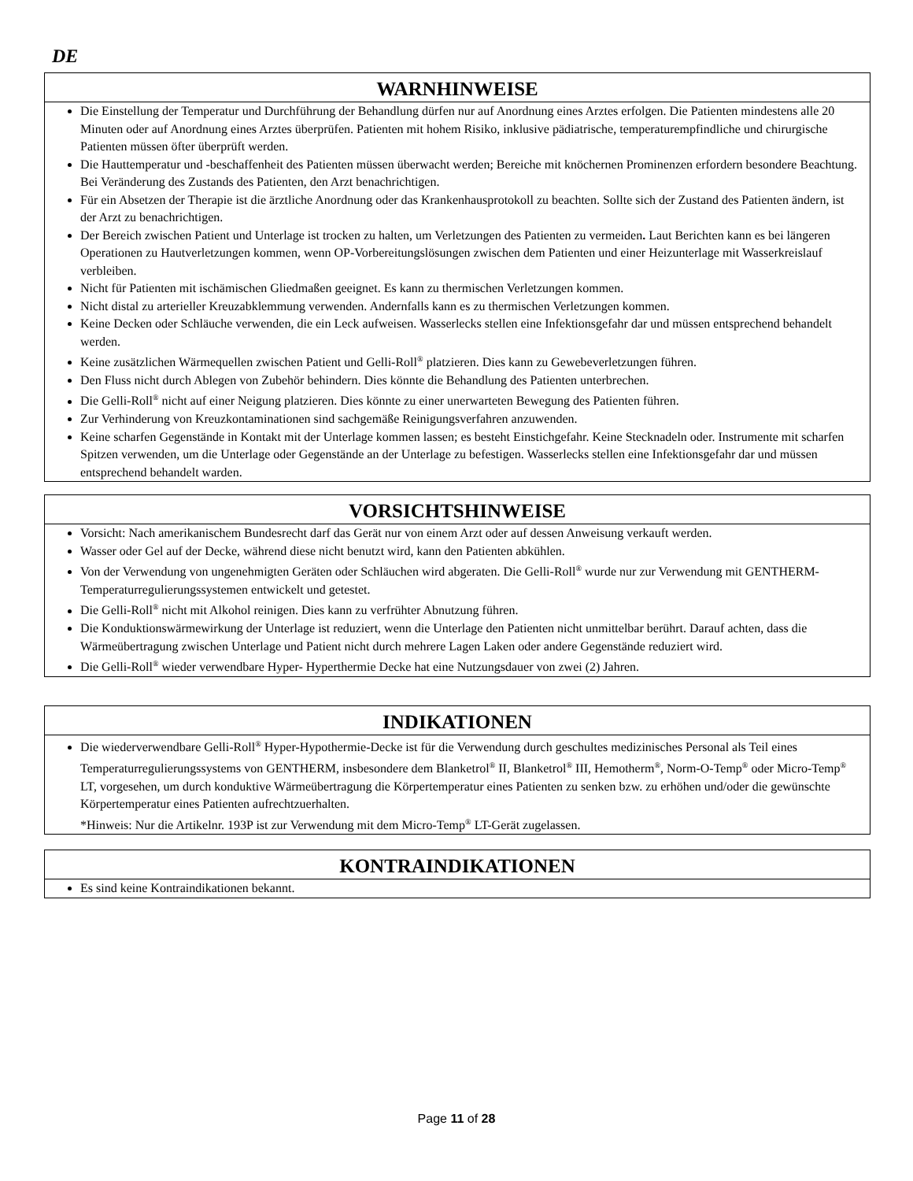DE
WARNHINWEISE
Die Einstellung der Temperatur und Durchführung der Behandlung dürfen nur auf Anordnung eines Arztes erfolgen. Die Patienten mindestens alle 20 Minuten oder auf Anordnung eines Arztes überprüfen. Patienten mit hohem Risiko, inklusive pädiatrische, temperaturempfindliche und chirurgische Patienten müssen öfter überprüft werden.
Die Hauttemperatur und -beschaffenheit des Patienten müssen überwacht werden; Bereiche mit knöchernen Prominenzen erfordern besondere Beachtung. Bei Veränderung des Zustands des Patienten, den Arzt benachrichtigen.
Für ein Absetzen der Therapie ist die ärztliche Anordnung oder das Krankenhausprotokoll zu beachten. Sollte sich der Zustand des Patienten ändern, ist der Arzt zu benachrichtigen.
Der Bereich zwischen Patient und Unterlage ist trocken zu halten, um Verletzungen des Patienten zu vermeiden. Laut Berichten kann es bei längeren Operationen zu Hautverletzungen kommen, wenn OP-Vorbereitungslösungen zwischen dem Patienten und einer Heizunterlage mit Wasserkreislauf verbleiben.
Nicht für Patienten mit ischämischen Gliedmaßen geeignet. Es kann zu thermischen Verletzungen kommen.
Nicht distal zu arterieller Kreuzabklemmung verwenden. Andernfalls kann es zu thermischen Verletzungen kommen.
Keine Decken oder Schläuche verwenden, die ein Leck aufweisen. Wasserlecks stellen eine Infektionsgefahr dar und müssen entsprechend behandelt werden.
Keine zusätzlichen Wärmequellen zwischen Patient und Gelli-Roll<sup>®</sup> platzieren. Dies kann zu Gewebeverletzungen führen.
Den Fluss nicht durch Ablegen von Zubehör behindern. Dies könnte die Behandlung des Patienten unterbrechen.
Die Gelli-Roll<sup>®</sup> nicht auf einer Neigung platzieren. Dies könnte zu einer unerwarteten Bewegung des Patienten führen.
Zur Verhinderung von Kreuzkontaminationen sind sachgemäße Reinigungsverfahren anzuwenden.
Keine scharfen Gegenstände in Kontakt mit der Unterlage kommen lassen; es besteht Einstichgefahr. Keine Stecknadeln oder. Instrumente mit scharfen Spitzen verwenden, um die Unterlage oder Gegenstände an der Unterlage zu befestigen. Wasserlecks stellen eine Infektionsgefahr dar und müssen entsprechend behandelt warden.
VORSICHTSHINWEISE
Vorsicht: Nach amerikanischem Bundesrecht darf das Gerät nur von einem Arzt oder auf dessen Anweisung verkauft werden.
Wasser oder Gel auf der Decke, während diese nicht benutzt wird, kann den Patienten abkühlen.
Von der Verwendung von ungenehmigten Geräten oder Schläuchen wird abgeraten. Die Gelli-Roll<sup>®</sup> wurde nur zur Verwendung mit GENTHERM-Temperaturregulierungssystemen entwickelt und getestet.
Die Gelli-Roll<sup>®</sup> nicht mit Alkohol reinigen. Dies kann zu verfrühter Abnutzung führen.
Die Konduktionswärmewirkung der Unterlage ist reduziert, wenn die Unterlage den Patienten nicht unmittelbar berührt. Darauf achten, dass die Wärmeübertragung zwischen Unterlage und Patient nicht durch mehrere Lagen Laken oder andere Gegenstände reduziert wird.
Die Gelli-Roll<sup>®</sup> wieder verwendbare Hyper- Hyperthermie Decke hat eine Nutzungsdauer von zwei (2) Jahren.
INDIKATIONEN
Die wiederverwendbare Gelli-Roll<sup>®</sup> Hyper-Hypothermie-Decke ist für die Verwendung durch geschultes medizinisches Personal als Teil eines Temperaturregulierungssystems von GENTHERM, insbesondere dem Blanketrol<sup>®</sup> II, Blanketrol<sup>®</sup> III, Hemotherm<sup>®</sup>, Norm-O-Temp<sup>®</sup> oder Micro-Temp<sup>®</sup> LT, vorgesehen, um durch konduktive Wärmeübertragung die Körpertemperatur eines Patienten zu senken bzw. zu erhöhen und/oder die gewünschte Körpertemperatur eines Patienten aufrechtzuerhalten.
*Hinweis: Nur die Artikelnr. 193P ist zur Verwendung mit dem Micro-Temp<sup>®</sup> LT-Gerät zugelassen.
KONTRAINDIKATIONEN
Es sind keine Kontraindikationen bekannt.
Page 11 of 28